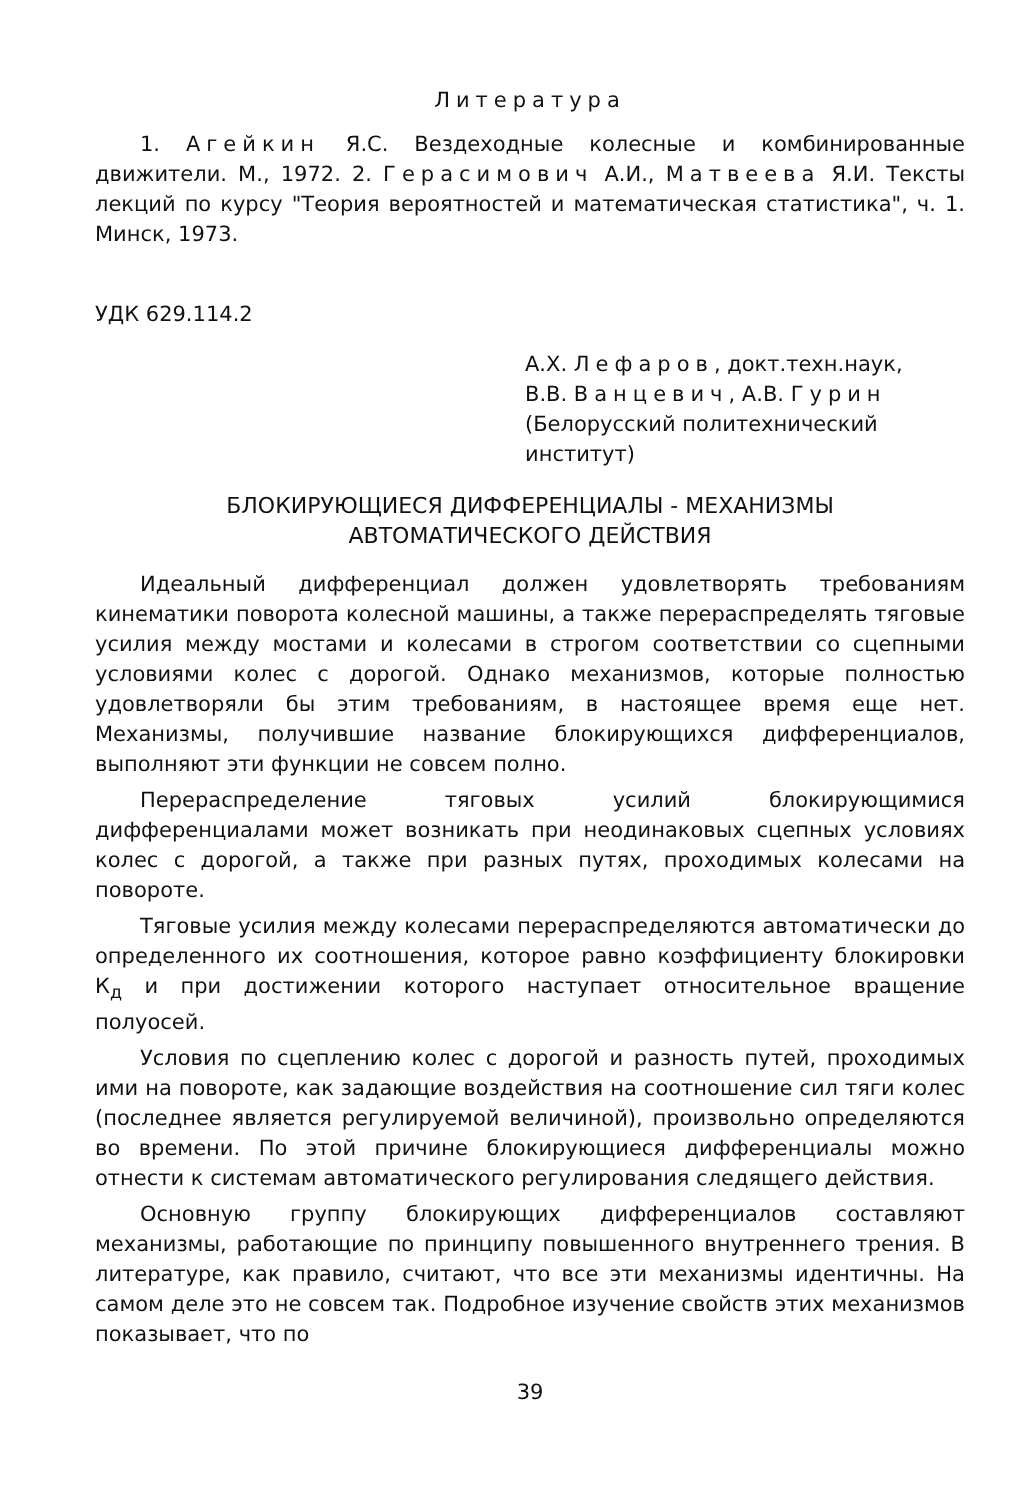Литература
1. Агейкин Я.С. Вездеходные колесные и комбинированные движители. М., 1972. 2. Герасимович А.И., Матвеева Я.И. Тексты лекций по курсу "Теория вероятностей и математическая статистика", ч. 1. Минск, 1973.
УДК 629.114.2
А.Х. Лефаров, докт.техн.наук,
В.В. Ванцевич, А.В. Гурин
(Белорусский политехнический институт)
БЛОКИРУЮЩИЕСЯ ДИФФЕРЕНЦИАЛЫ - МЕХАНИЗМЫ
АВТОМАТИЧЕСКОГО ДЕЙСТВИЯ
Идеальный дифференциал должен удовлетворять требованиям кинематики поворота колесной машины, а также перераспределять тяговые усилия между мостами и колесами в строгом соответствии со сцепными условиями колес с дорогой. Однако механизмов, которые полностью удовлетворяли бы этим требованиям, в настоящее время еще нет. Механизмы, получившие название блокирующихся дифференциалов, выполняют эти функции не совсем полно.
Перераспределение тяговых усилий блокирующимися дифференциалами может возникать при неодинаковых сцепных условиях колес с дорогой, а также при разных путях, проходимых колесами на повороте.
Тяговые усилия между колесами перераспределяются автоматически до определенного их соотношения, которое равно коэффициенту блокировки К<sub>д</sub> и при достижении которого наступает относительное вращение полуосей.
Условия по сцеплению колес с дорогой и разность путей, проходимых ими на повороте, как задающие воздействия на соотношение сил тяги колес (последнее является регулируемой величиной), произвольно определяются во времени. По этой причине блокирующиеся дифференциалы можно отнести к системам автоматического регулирования следящего действия.
Основную группу блокирующих дифференциалов составляют механизмы, работающие по принципу повышенного внутреннего трения. В литературе, как правило, считают, что все эти механизмы идентичны. На самом деле это не совсем так. Подробное изучение свойств этих механизмов показывает, что по
39